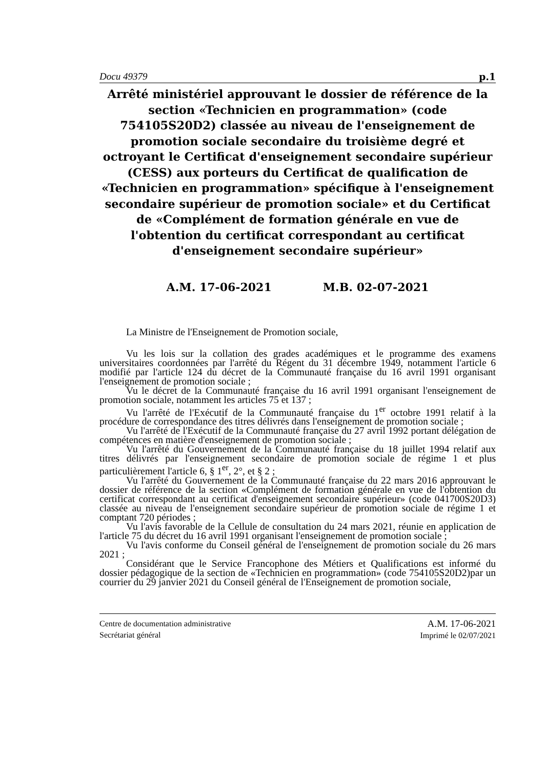Docu 49379 p.1
Arrêté ministériel approuvant le dossier de référence de la section «Technicien en programmation» (code 754105S20D2) classée au niveau de l'enseignement de promotion sociale secondaire du troisième degré et octroyant le Certificat d'enseignement secondaire supérieur (CESS) aux porteurs du Certificat de qualification de «Technicien en programmation» spécifique à l'enseignement secondaire supérieur de promotion sociale» et du Certificat de «Complément de formation générale en vue de l'obtention du certificat correspondant au certificat d'enseignement secondaire supérieur»
A.M. 17-06-2021 M.B. 02-07-2021
La Ministre de l'Enseignement de Promotion sociale,
Vu les lois sur la collation des grades académiques et le programme des examens universitaires coordonnées par l'arrêté du Régent du 31 décembre 1949, notamment l'article 6 modifié par l'article 124 du décret de la Communauté française du 16 avril 1991 organisant l'enseignement de promotion sociale ;
Vu le décret de la Communauté française du 16 avril 1991 organisant l'enseignement de promotion sociale, notamment les articles 75 et 137 ;
Vu l'arrêté de l'Exécutif de la Communauté française du 1<sup>er</sup> octobre 1991 relatif à la procédure de correspondance des titres délivrés dans l'enseignement de promotion sociale ;
Vu l'arrêté de l'Exécutif de la Communauté française du 27 avril 1992 portant délégation de compétences en matière d'enseignement de promotion sociale ;
Vu l'arrêté du Gouvernement de la Communauté française du 18 juillet 1994 relatif aux titres délivrés par l'enseignement secondaire de promotion sociale de régime 1 et plus particulièrement l'article 6, § 1<sup>er</sup>, 2°, et § 2 ;
Vu l'arrêté du Gouvernement de la Communauté française du 22 mars 2016 approuvant le dossier de référence de la section «Complément de formation générale en vue de l'obtention du certificat correspondant au certificat d'enseignement secondaire supérieur» (code 041700S20D3) classée au niveau de l'enseignement secondaire supérieur de promotion sociale de régime 1 et comptant 720 périodes ;
Vu l'avis favorable de la Cellule de consultation du 24 mars 2021, réunie en application de l'article 75 du décret du 16 avril 1991 organisant l'enseignement de promotion sociale ;
Vu l'avis conforme du Conseil général de l'enseignement de promotion sociale du 26 mars 2021 ;
Considérant que le Service Francophone des Métiers et Qualifications est informé du dossier pédagogique de la section de «Technicien en programmation» (code 754105S20D2)par un courrier du 29 janvier 2021 du Conseil général de l'Enseignement de promotion sociale,
Centre de documentation administrative
Secrétariat général
A.M. 17-06-2021
Imprimé le 02/07/2021